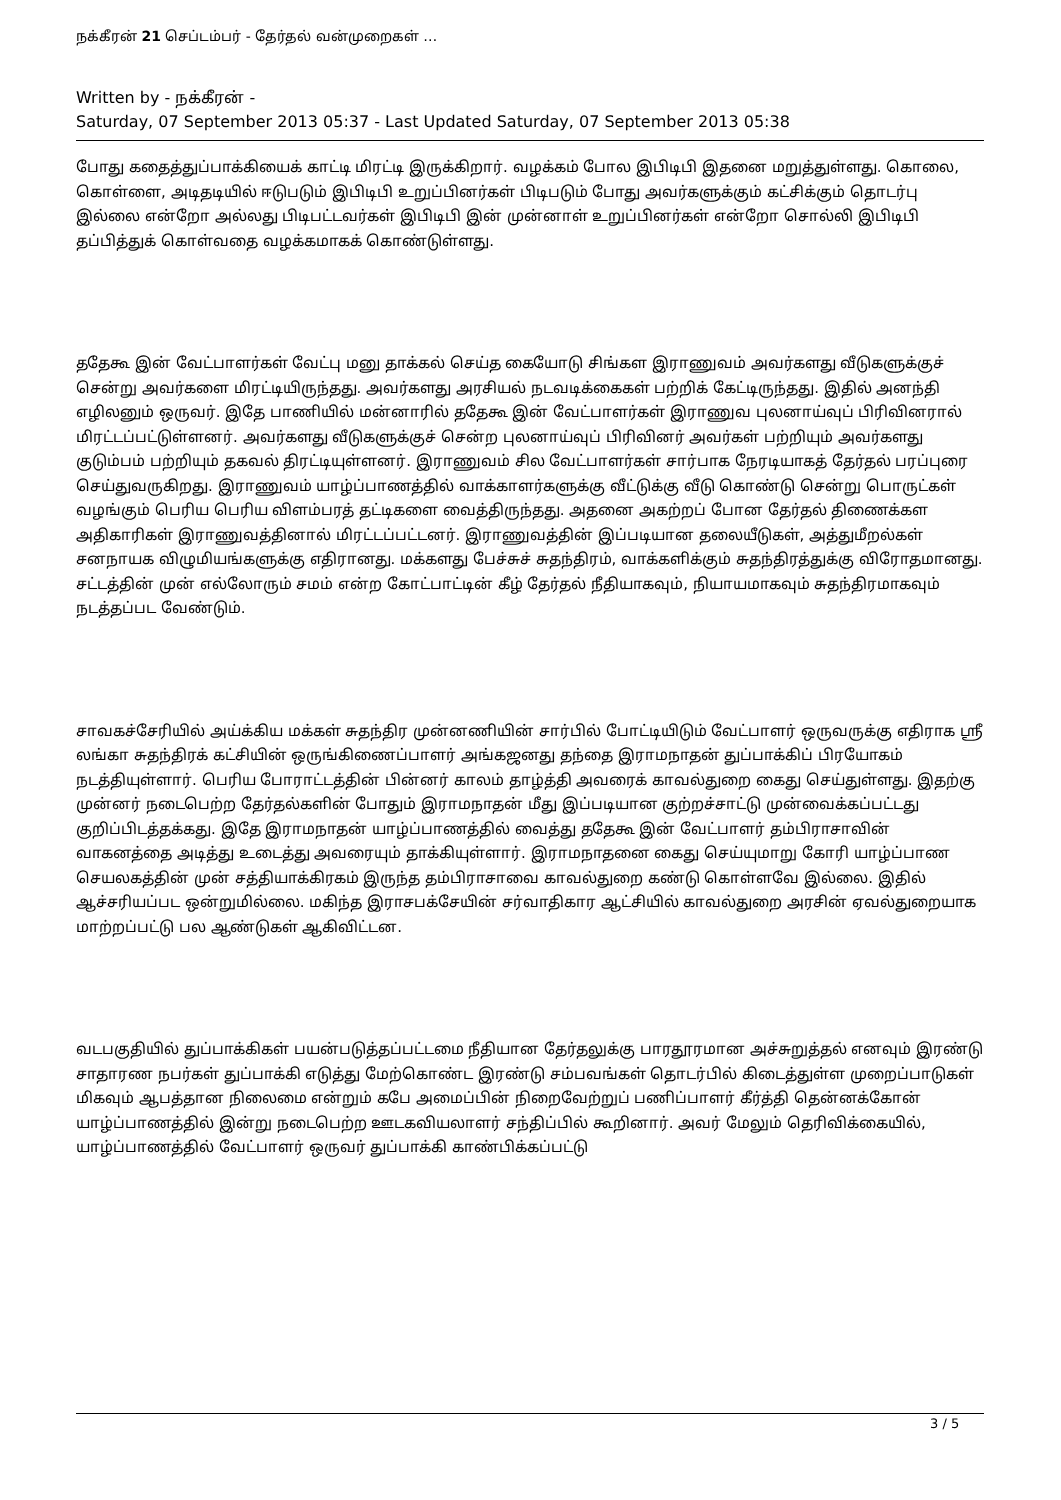நக்கீரன் 21 செப்டம்பர் - தேர்தல் வன்முறைகள் …
Written by - நக்கீரன் -
Saturday, 07 September 2013 05:37 - Last Updated Saturday, 07 September 2013 05:38
போது கதைத்துப்பாக்கியைக் காட்டி மிரட்டி இருக்கிறார். வழக்கம் போல இபிடிபி இதனை மறுத்துள்ளது. கொலை, கொள்ளை, அடிதடியில் ஈடுபடும் இபிடிபி உறுப்பினர்கள் பிடிபடும் போது அவர்களுக்கும் கட்சிக்கும் தொடர்பு இல்லை என்றோ அல்லது பிடிபட்டவர்கள் இபிடிபி இன் முன்னாள் உறுப்பினர்கள் என்றோ சொல்லி இபிடிபி தப்பித்துக் கொள்வதை வழக்கமாகக் கொண்டுள்ளது.
ததேகூ இன் வேட்பாளர்கள் வேட்பு மனு தாக்கல் செய்த கையோடு சிங்கள இராணுவம் அவர்களது வீடுகளுக்குச் சென்று அவர்களை மிரட்டியிருந்தது. அவர்களது அரசியல் நடவடிக்கைகள் பற்றிக் கேட்டிருந்தது. இதில் அனந்தி எழிலனும் ஒருவர். இதே பாணியில் மன்னாரில் ததேகூ இன் வேட்பாளர்கள் இராணுவ புலனாய்வுப் பிரிவினரால் மிரட்டப்பட்டுள்ளனர். அவர்களது வீடுகளுக்குச் சென்ற புலனாய்வுப் பிரிவினர் அவர்கள் பற்றியும் அவர்களது குடும்பம் பற்றியும் தகவல் திரட்டியுள்ளனர். இராணுவம் சில வேட்பாளர்கள் சார்பாக நேரடியாகத் தேர்தல் பரப்புரை செய்துவருகிறது. இராணுவம் யாழ்ப்பாணத்தில் வாக்காளர்களுக்கு வீட்டுக்கு வீடு கொண்டு சென்று பொருட்கள் வழங்கும் பெரிய பெரிய விளம்பரத் தட்டிகளை வைத்திருந்தது. அதனை அகற்றப் போன தேர்தல் திணைக்கள அதிகாரிகள் இராணுவத்தினால் மிரட்டப்பட்டனர். இராணுவத்தின் இப்படியான தலையீடுகள், அத்துமீறல்கள் சனநாயக விழுமியங்களுக்கு எதிரானது. மக்களது பேச்சுச் சுதந்திரம், வாக்களிக்கும் சுதந்திரத்துக்கு விரோதமானது. சட்டத்தின் முன் எல்லோரும் சமம் என்ற கோட்பாட்டின் கீழ் தேர்தல் நீதியாகவும், நியாயமாகவும் சுதந்திரமாகவும் நடத்தப்பட வேண்டும்.
சாவகச்சேரியில் அய்க்கிய மக்கள் சுதந்திர முன்னணியின் சார்பில் போட்டியிடும் வேட்பாளர் ஒருவருக்கு எதிராக ஸ்ரீ லங்கா சுதந்திரக் கட்சியின் ஒருங்கிணைப்பாளர் அங்கஜனது தந்தை இராமநாதன் துப்பாக்கிப் பிரயோகம் நடத்தியுள்ளார். பெரிய போராட்டத்தின் பின்னர் காலம் தாழ்த்தி அவரைக் காவல்துறை கைது செய்துள்ளது. இதற்கு முன்னர் நடைபெற்ற தேர்தல்களின் போதும் இராமநாதன் மீது இப்படியான குற்றச்சாட்டு முன்வைக்கப்பட்டது குறிப்பிடத்தக்கது. இதே இராமநாதன் யாழ்ப்பாணத்தில் வைத்து ததேகூ இன் வேட்பாளர் தம்பிராசாவின் வாகனத்தை அடித்து உடைத்து அவரையும் தாக்கியுள்ளார். இராமநாதனை கைது செய்யுமாறு கோரி யாழ்ப்பாண செயலகத்தின் முன் சத்தியாக்கிரகம் இருந்த தம்பிராசாவை காவல்துறை கண்டு கொள்ளவே இல்லை. இதில் ஆச்சரியப்பட ஒன்றுமில்லை. மகிந்த இராசபக்சேயின் சர்வாதிகார ஆட்சியில் காவல்துறை அரசின் ஏவல்துறையாக மாற்றப்பட்டு பல ஆண்டுகள் ஆகிவிட்டன.
வடபகுதியில் துப்பாக்கிகள் பயன்படுத்தப்பட்டமை நீதியான தேர்தலுக்கு பாரதூரமான அச்சுறுத்தல் எனவும் இரண்டு சாதாரண நபர்கள் துப்பாக்கி எடுத்து மேற்கொண்ட இரண்டு சம்பவங்கள் தொடர்பில் கிடைத்துள்ள முறைப்பாடுகள் மிகவும் ஆபத்தான நிலைமை என்றும் கபே அமைப்பின் நிறைவேற்றுப் பணிப்பாளர் கீர்த்தி தென்னக்கோன் யாழ்ப்பாணத்தில் இன்று நடைபெற்ற ஊடகவியலாளர் சந்திப்பில் கூறினார். அவர் மேலும் தெரிவிக்கையில், யாழ்ப்பாணத்தில் வேட்பாளர் ஒருவர் துப்பாக்கி காண்பிக்கப்பட்டு
3 / 5